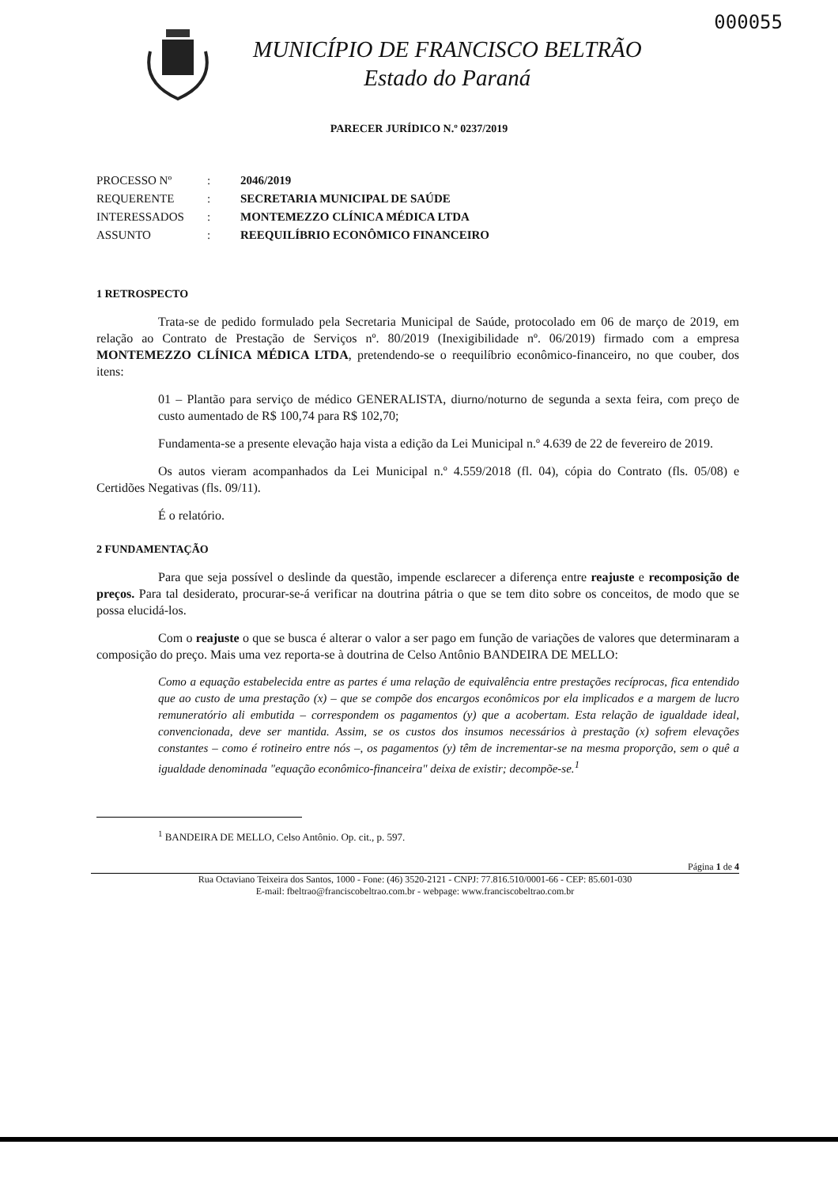000055
MUNICÍPIO DE FRANCISCO BELTRÃO
Estado do Paraná
PARECER JURÍDICO N.º 0237/2019
| PROCESSO Nº | : | 2046/2019 |
| REQUERENTE | : | SECRETARIA MUNICIPAL DE SAÚDE |
| INTERESSADOS | : | MONTEMEZZO CLÍNICA MÉDICA LTDA |
| ASSUNTO | : | REEQUILÍBRIO ECONÔMICO FINANCEIRO |
1 RETROSPECTO
Trata-se de pedido formulado pela Secretaria Municipal de Saúde, protocolado em 06 de março de 2019, em relação ao Contrato de Prestação de Serviços nº. 80/2019 (Inexigibilidade nº. 06/2019) firmado com a empresa MONTEMEZZO CLÍNICA MÉDICA LTDA, pretendendo-se o reequilíbrio econômico-financeiro, no que couber, dos itens:
01 – Plantão para serviço de médico GENERALISTA, diurno/noturno de segunda a sexta feira, com preço de custo aumentado de R$ 100,74 para R$ 102,70;
Fundamenta-se a presente elevação haja vista a edição da Lei Municipal n.º 4.639 de 22 de fevereiro de 2019.
Os autos vieram acompanhados da Lei Municipal n.º 4.559/2018 (fl. 04), cópia do Contrato (fls. 05/08) e Certidões Negativas (fls. 09/11).
É o relatório.
2 FUNDAMENTAÇÃO
Para que seja possível o deslinde da questão, impende esclarecer a diferença entre reajuste e recomposição de preços. Para tal desiderato, procurar-se-á verificar na doutrina pátria o que se tem dito sobre os conceitos, de modo que se possa elucidá-los.
Com o reajuste o que se busca é alterar o valor a ser pago em função de variações de valores que determinaram a composição do preço. Mais uma vez reporta-se à doutrina de Celso Antônio BANDEIRA DE MELLO:
Como a equação estabelecida entre as partes é uma relação de equivalência entre prestações recíprocas, fica entendido que ao custo de uma prestação (x) – que se compõe dos encargos econômicos por ela implicados e a margem de lucro remuneratório ali embutida – correspondem os pagamentos (y) que a acobertam. Esta relação de igualdade ideal, convencionada, deve ser mantida. Assim, se os custos dos insumos necessários à prestação (x) sofrem elevações constantes – como é rotineiro entre nós –, os pagamentos (y) têm de incrementar-se na mesma proporção, sem o quê a igualdade denominada "equação econômico-financeira" deixa de existir; decompõe-se.<sup>1</sup>
<sup>1</sup> BANDEIRA DE MELLO, Celso Antônio. Op. cit., p. 597.
Página 1 de 4
Rua Octaviano Teixeira dos Santos, 1000 - Fone: (46) 3520-2121 - CNPJ: 77.816.510/0001-66 - CEP: 85.601-030
E-mail: fbeltrao@franciscobeltrao.com.br - webpage: www.franciscobeltrao.com.br